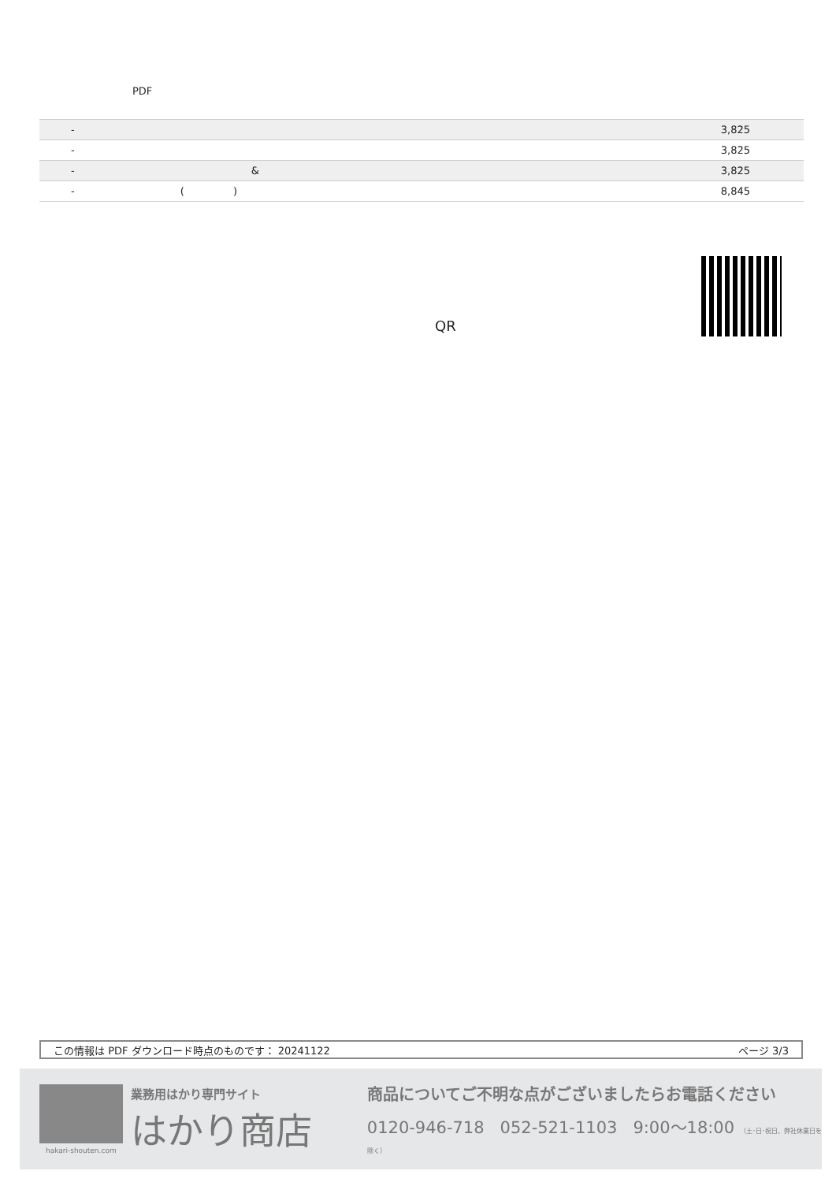PDF
| | - | 3,825 |
| | - | 3,825 |
| | - & | 3,825 |
| | - ( ) | 8,845 |
QR
この情報は PDF ダウンロード時点のものです： 20241122 ページ 3/3
hakari-shouten.com
業務用はかり専門サイト
はかり商店
商品についてご不明な点がございましたらお電話ください
0120-946-718 052-521-1103 9:00～18:00 （土･日･祝日、弊社休業日を除く）